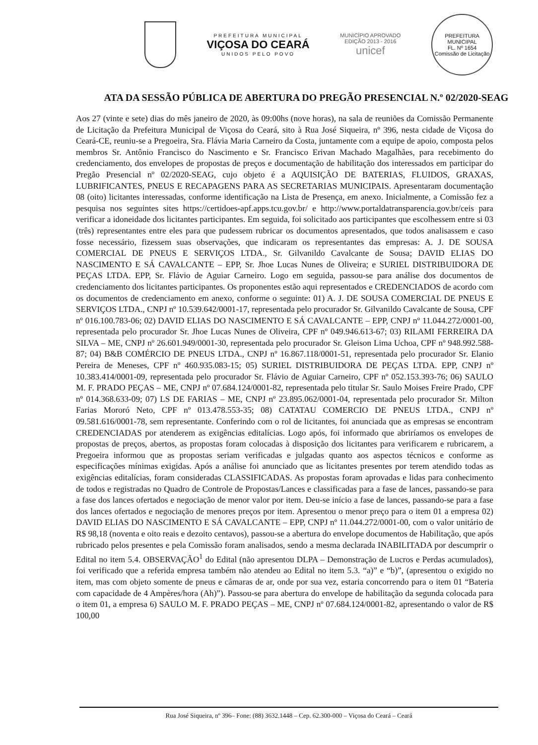PREFEITURA MUNICIPAL
VIÇOSA DO CEARÁ
UNIDOS PELO POVO
MUNICÍPIO APROVADO
EDIÇÃO 2013 - 2016
unicef
PREFEITURA MUNICIPAL
FL. Nº 1654
Comissão de Licitação
ATA DA SESSÃO PÚBLICA DE ABERTURA DO PREGÃO PRESENCIAL N.º 02/2020-SEAG
Aos 27 (vinte e sete) dias do mês janeiro de 2020, às 09:00hs (nove horas), na sala de reuniões da Comissão Permanente de Licitação da Prefeitura Municipal de Viçosa do Ceará, sito à Rua José Siqueira, nº 396, nesta cidade de Viçosa do Ceará-CE, reuniu-se a Pregoeira, Sra. Flávia Maria Carneiro da Costa, juntamente com a equipe de apoio, composta pelos membros Sr. Antônio Francisco do Nascimento e Sr. Francisco Erivan Machado Magalhães, para recebimento do credenciamento, dos envelopes de propostas de preços e documentação de habilitação dos interessados em participar do Pregão Presencial nº 02/2020-SEAG, cujo objeto é a AQUISIÇÃO DE BATERIAS, FLUIDOS, GRAXAS, LUBRIFICANTES, PNEUS E RECAPAGENS PARA AS SECRETARIAS MUNICIPAIS. Apresentaram documentação 08 (oito) licitantes interessadas, conforme identificação na Lista de Presença, em anexo. Inicialmente, a Comissão fez a pesquisa nos seguintes sites https://certidoes-apf.apps.tcu.gov.br/ e http://www.portaldatransparencia.gov.br/ceis para verificar a idoneidade dos licitantes participantes. Em seguida, foi solicitado aos participantes que escolhessem entre si 03 (três) representantes entre eles para que pudessem rubricar os documentos apresentados, que todos analisassem e caso fosse necessário, fizessem suas observações, que indicaram os representantes das empresas: A. J. DE SOUSA COMERCIAL DE PNEUS E SERVIÇOS LTDA., Sr. Gilvanildo Cavalcante de Sousa; DAVID ELIAS DO NASCIMENTO E SÁ CAVALCANTE – EPP, Sr. Jhoe Lucas Nunes de Oliveira; e SURIEL DISTRIBUIDORA DE PEÇAS LTDA. EPP, Sr. Flávio de Aguiar Carneiro. Logo em seguida, passou-se para análise dos documentos de credenciamento dos licitantes participantes. Os proponentes estão aqui representados e CREDENCIADOS de acordo com os documentos de credenciamento em anexo, conforme o seguinte: 01) A. J. DE SOUSA COMERCIAL DE PNEUS E SERVIÇOS LTDA., CNPJ nº 10.539.642/0001-17, representada pelo procurador Sr. Gilvanildo Cavalcante de Sousa, CPF nº 016.100.783-06; 02) DAVID ELIAS DO NASCIMENTO E SÁ CAVALCANTE – EPP, CNPJ nº 11.044.272/0001-00, representada pelo procurador Sr. Jhoe Lucas Nunes de Oliveira, CPF nº 049.946.613-67; 03) RILAMI FERREIRA DA SILVA – ME, CNPJ nº 26.601.949/0001-30, representada pelo procurador Sr. Gleison Lima Uchoa, CPF nº 948.992.588-87; 04) B&B COMÉRCIO DE PNEUS LTDA., CNPJ nº 16.867.118/0001-51, representada pelo procurador Sr. Elanio Pereira de Meneses, CPF nº 460.935.083-15; 05) SURIEL DISTRIBUIDORA DE PEÇAS LTDA. EPP, CNPJ nº 10.383.414/0001-09, representada pelo procurador Sr. Flávio de Aguiar Carneiro, CPF nº 052.153.393-76; 06) SAULO M. F. PRADO PEÇAS – ME, CNPJ nº 07.684.124/0001-82, representada pelo titular Sr. Saulo Moises Freire Prado, CPF nº 014.368.633-09; 07) LS DE FARIAS – ME, CNPJ nº 23.895.062/0001-04, representada pelo procurador Sr. Milton Farias Mororó Neto, CPF nº 013.478.553-35; 08) CATATAU COMERCIO DE PNEUS LTDA., CNPJ nº 09.581.616/0001-78, sem representante. Conferindo com o rol de licitantes, foi anunciada que as empresas se encontram CREDENCIADAS por atenderem as exigências editalícias. Logo após, foi informado que abriríamos os envelopes de propostas de preços, abertos, as propostas foram colocadas à disposição dos licitantes para verificarem e rubricarem, a Pregoeira informou que as propostas seriam verificadas e julgadas quanto aos aspectos técnicos e conforme as especificações mínimas exigidas. Após a análise foi anunciado que as licitantes presentes por terem atendido todas as exigências editalícias, foram consideradas CLASSIFICADAS. As propostas foram aprovadas e lidas para conhecimento de todos e registradas no Quadro de Controle de Propostas/Lances e classificadas para a fase de lances, passando-se para a fase dos lances ofertados e negociação de menor valor por item. Deu-se início a fase de lances, passando-se para a fase dos lances ofertados e negociação de menores preços por item. Apresentou o menor preço para o item 01 a empresa 02) DAVID ELIAS DO NASCIMENTO E SÁ CAVALCANTE – EPP, CNPJ nº 11.044.272/0001-00, com o valor unitário de R$ 98,18 (noventa e oito reais e dezoito centavos), passou-se a abertura do envelope documentos de Habilitação, que após rubricado pelos presentes e pela Comissão foram analisados, sendo a mesma declarada INABILITADA por descumprir o Edital no item 5.4. OBSERVAÇÃO<sup>1</sup> do Edital (não apresentou DLPA – Demonstração de Lucros e Perdas acumulados), foi verificado que a referida empresa também não atendeu ao Edital no item 5.3. “a)” e “b)”, (apresentou o exigido no item, mas com objeto somente de pneus e câmaras de ar, onde por sua vez, estaria concorrendo para o item 01 “Bateria com capacidade de 4 Ampères/hora (Ah)”). Passou-se para abertura do envelope de habilitação da segunda colocada para o item 01, a empresa 6) SAULO M. F. PRADO PEÇAS – ME, CNPJ nº 07.684.124/0001-82, apresentando o valor de R$ 100,00
Rua José Siqueira, nº 396– Fone: (88) 3632.1448 – Cep. 62.300-000 – Viçosa do Ceará – Ceará